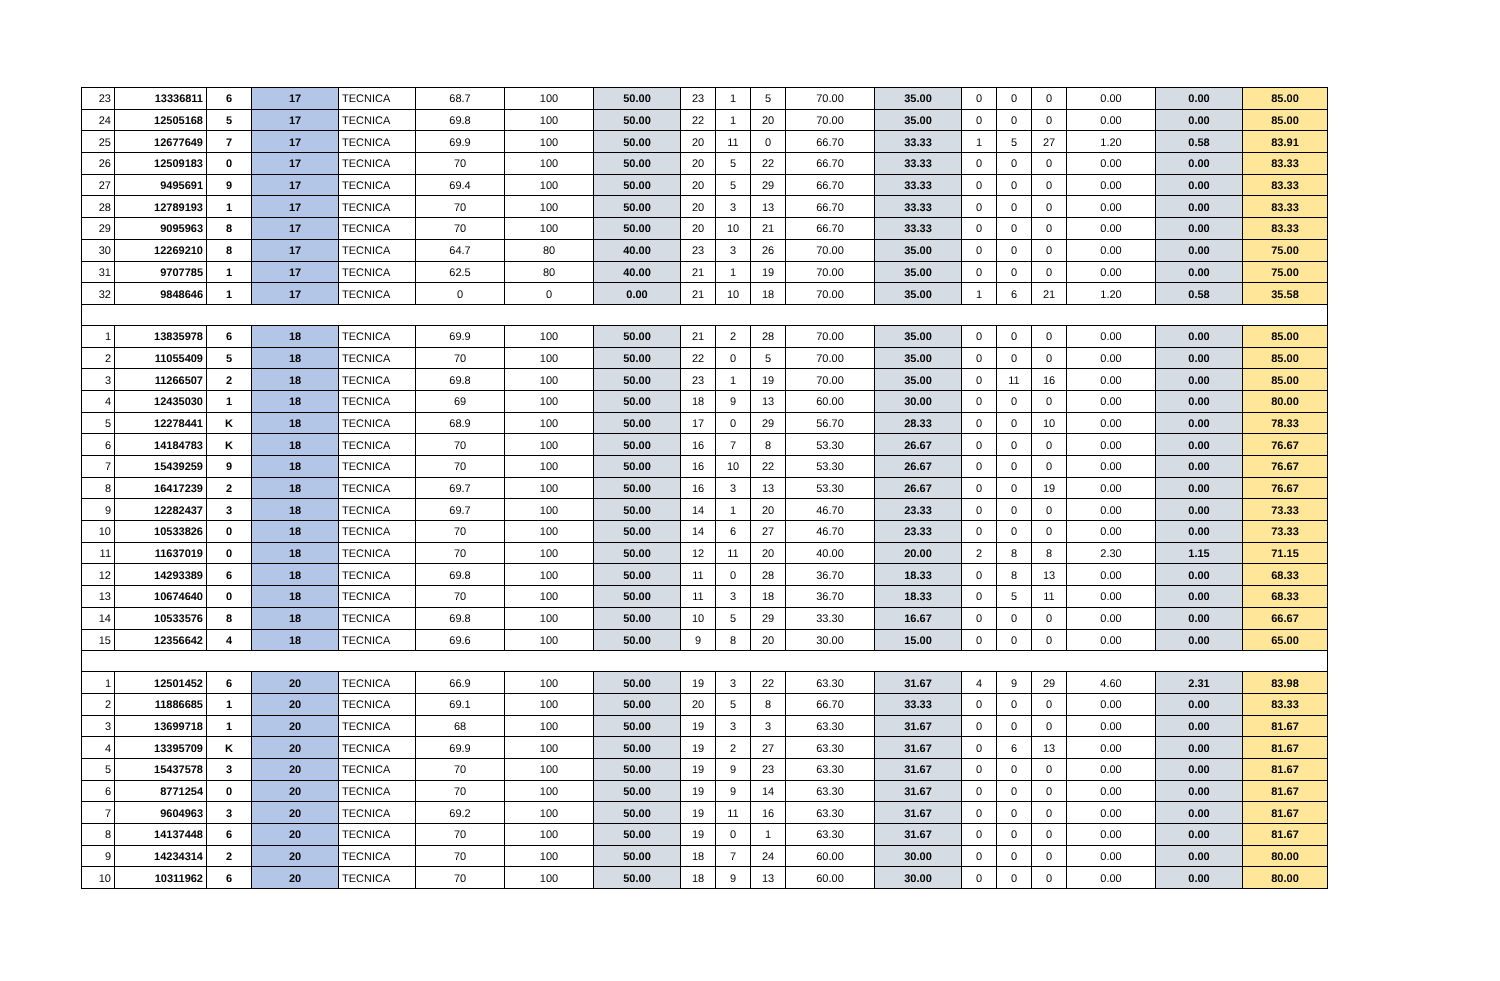| 23 | 13336811 | 6 | 17 | TECNICA | 68.7 | 100 | 50.00 | 23 | 1 | 5 | 70.00 | 35.00 | 0 | 0 | 0 | 0.00 | 0.00 | 85.00 |
| 24 | 12505168 | 5 | 17 | TECNICA | 69.8 | 100 | 50.00 | 22 | 1 | 20 | 70.00 | 35.00 | 0 | 0 | 0 | 0.00 | 0.00 | 85.00 |
| 25 | 12677649 | 7 | 17 | TECNICA | 69.9 | 100 | 50.00 | 20 | 11 | 0 | 66.70 | 33.33 | 1 | 5 | 27 | 1.20 | 0.58 | 83.91 |
| 26 | 12509183 | 0 | 17 | TECNICA | 70 | 100 | 50.00 | 20 | 5 | 22 | 66.70 | 33.33 | 0 | 0 | 0 | 0.00 | 0.00 | 83.33 |
| 27 | 9495691 | 9 | 17 | TECNICA | 69.4 | 100 | 50.00 | 20 | 5 | 29 | 66.70 | 33.33 | 0 | 0 | 0 | 0.00 | 0.00 | 83.33 |
| 28 | 12789193 | 1 | 17 | TECNICA | 70 | 100 | 50.00 | 20 | 3 | 13 | 66.70 | 33.33 | 0 | 0 | 0 | 0.00 | 0.00 | 83.33 |
| 29 | 9095963 | 8 | 17 | TECNICA | 70 | 100 | 50.00 | 20 | 10 | 21 | 66.70 | 33.33 | 0 | 0 | 0 | 0.00 | 0.00 | 83.33 |
| 30 | 12269210 | 8 | 17 | TECNICA | 64.7 | 80 | 40.00 | 23 | 3 | 26 | 70.00 | 35.00 | 0 | 0 | 0 | 0.00 | 0.00 | 75.00 |
| 31 | 9707785 | 1 | 17 | TECNICA | 62.5 | 80 | 40.00 | 21 | 1 | 19 | 70.00 | 35.00 | 0 | 0 | 0 | 0.00 | 0.00 | 75.00 |
| 32 | 9848646 | 1 | 17 | TECNICA | 0 | 0 | 0.00 | 21 | 10 | 18 | 70.00 | 35.00 | 1 | 6 | 21 | 1.20 | 0.58 | 35.58 |
| 1 | 13835978 | 6 | 18 | TECNICA | 69.9 | 100 | 50.00 | 21 | 2 | 28 | 70.00 | 35.00 | 0 | 0 | 0 | 0.00 | 0.00 | 85.00 |
| 2 | 11055409 | 5 | 18 | TECNICA | 70 | 100 | 50.00 | 22 | 0 | 5 | 70.00 | 35.00 | 0 | 0 | 0 | 0.00 | 0.00 | 85.00 |
| 3 | 11266507 | 2 | 18 | TECNICA | 69.8 | 100 | 50.00 | 23 | 1 | 19 | 70.00 | 35.00 | 0 | 11 | 16 | 0.00 | 0.00 | 85.00 |
| 4 | 12435030 | 1 | 18 | TECNICA | 69 | 100 | 50.00 | 18 | 9 | 13 | 60.00 | 30.00 | 0 | 0 | 0 | 0.00 | 0.00 | 80.00 |
| 5 | 12278441 | K | 18 | TECNICA | 68.9 | 100 | 50.00 | 17 | 0 | 29 | 56.70 | 28.33 | 0 | 0 | 10 | 0.00 | 0.00 | 78.33 |
| 6 | 14184783 | K | 18 | TECNICA | 70 | 100 | 50.00 | 16 | 7 | 8 | 53.30 | 26.67 | 0 | 0 | 0 | 0.00 | 0.00 | 76.67 |
| 7 | 15439259 | 9 | 18 | TECNICA | 70 | 100 | 50.00 | 16 | 10 | 22 | 53.30 | 26.67 | 0 | 0 | 0 | 0.00 | 0.00 | 76.67 |
| 8 | 16417239 | 2 | 18 | TECNICA | 69.7 | 100 | 50.00 | 16 | 3 | 13 | 53.30 | 26.67 | 0 | 0 | 19 | 0.00 | 0.00 | 76.67 |
| 9 | 12282437 | 3 | 18 | TECNICA | 69.7 | 100 | 50.00 | 14 | 1 | 20 | 46.70 | 23.33 | 0 | 0 | 0 | 0.00 | 0.00 | 73.33 |
| 10 | 10533826 | 0 | 18 | TECNICA | 70 | 100 | 50.00 | 14 | 6 | 27 | 46.70 | 23.33 | 0 | 0 | 0 | 0.00 | 0.00 | 73.33 |
| 11 | 11637019 | 0 | 18 | TECNICA | 70 | 100 | 50.00 | 12 | 11 | 20 | 40.00 | 20.00 | 2 | 8 | 8 | 2.30 | 1.15 | 71.15 |
| 12 | 14293389 | 6 | 18 | TECNICA | 69.8 | 100 | 50.00 | 11 | 0 | 28 | 36.70 | 18.33 | 0 | 8 | 13 | 0.00 | 0.00 | 68.33 |
| 13 | 10674640 | 0 | 18 | TECNICA | 70 | 100 | 50.00 | 11 | 3 | 18 | 36.70 | 18.33 | 0 | 5 | 11 | 0.00 | 0.00 | 68.33 |
| 14 | 10533576 | 8 | 18 | TECNICA | 69.8 | 100 | 50.00 | 10 | 5 | 29 | 33.30 | 16.67 | 0 | 0 | 0 | 0.00 | 0.00 | 66.67 |
| 15 | 12356642 | 4 | 18 | TECNICA | 69.6 | 100 | 50.00 | 9 | 8 | 20 | 30.00 | 15.00 | 0 | 0 | 0 | 0.00 | 0.00 | 65.00 |
| 1 | 12501452 | 6 | 20 | TECNICA | 66.9 | 100 | 50.00 | 19 | 3 | 22 | 63.30 | 31.67 | 4 | 9 | 29 | 4.60 | 2.31 | 83.98 |
| 2 | 11886685 | 1 | 20 | TECNICA | 69.1 | 100 | 50.00 | 20 | 5 | 8 | 66.70 | 33.33 | 0 | 0 | 0 | 0.00 | 0.00 | 83.33 |
| 3 | 13699718 | 1 | 20 | TECNICA | 68 | 100 | 50.00 | 19 | 3 | 3 | 63.30 | 31.67 | 0 | 0 | 0 | 0.00 | 0.00 | 81.67 |
| 4 | 13395709 | K | 20 | TECNICA | 69.9 | 100 | 50.00 | 19 | 2 | 27 | 63.30 | 31.67 | 0 | 6 | 13 | 0.00 | 0.00 | 81.67 |
| 5 | 15437578 | 3 | 20 | TECNICA | 70 | 100 | 50.00 | 19 | 9 | 23 | 63.30 | 31.67 | 0 | 0 | 0 | 0.00 | 0.00 | 81.67 |
| 6 | 8771254 | 0 | 20 | TECNICA | 70 | 100 | 50.00 | 19 | 9 | 14 | 63.30 | 31.67 | 0 | 0 | 0 | 0.00 | 0.00 | 81.67 |
| 7 | 9604963 | 3 | 20 | TECNICA | 69.2 | 100 | 50.00 | 19 | 11 | 16 | 63.30 | 31.67 | 0 | 0 | 0 | 0.00 | 0.00 | 81.67 |
| 8 | 14137448 | 6 | 20 | TECNICA | 70 | 100 | 50.00 | 19 | 0 | 1 | 63.30 | 31.67 | 0 | 0 | 0 | 0.00 | 0.00 | 81.67 |
| 9 | 14234314 | 2 | 20 | TECNICA | 70 | 100 | 50.00 | 18 | 7 | 24 | 60.00 | 30.00 | 0 | 0 | 0 | 0.00 | 0.00 | 80.00 |
| 10 | 10311962 | 6 | 20 | TECNICA | 70 | 100 | 50.00 | 18 | 9 | 13 | 60.00 | 30.00 | 0 | 0 | 0 | 0.00 | 0.00 | 80.00 |